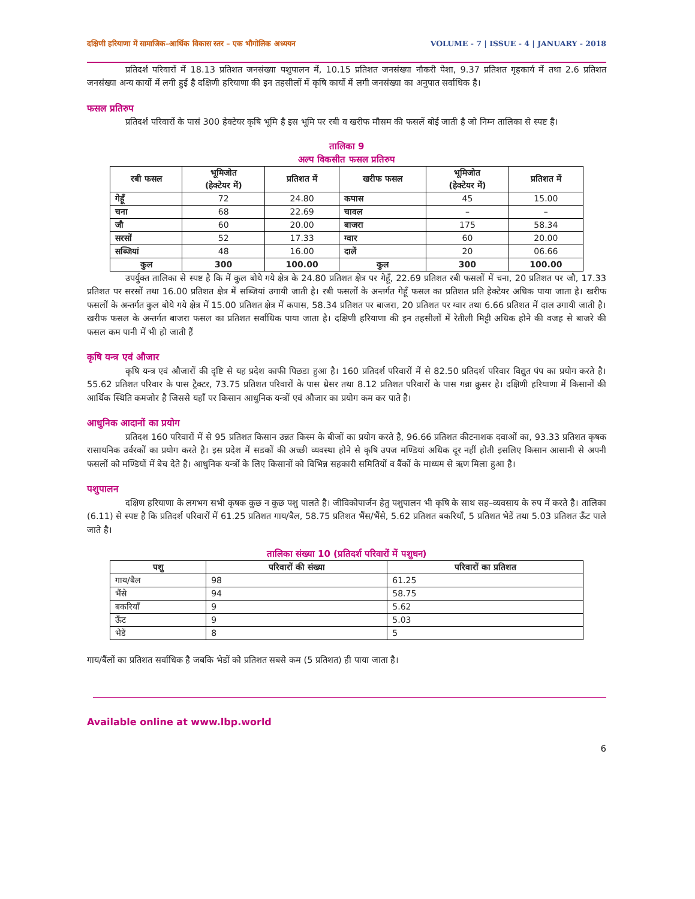दक्षिणी हरियाणा में सामाजिक–आर्थिक विकास स्तर – एक भौगोलिक अध्ययन VOLUME - 7 | ISSUE - 4 | JANUARY - 2018
प्रतिदर्श परिवारों में 18.13 प्रतिशत जनसंख्या पशुपालन में, 10.15 प्रतिशत जनसंख्या नौकरी पेशा, 9.37 प्रतिशत गृहकार्य में तथा 2.6 प्रतिशत जनसंख्या अन्य कार्यो में लगी हुई है दक्षिणी हरियाणा की इन तहसीलों में कृषि कार्यो में लगी जनसंख्या का अनुपात सर्वाधिक है।
फसल प्रतिरुप
प्रतिदर्श परिवारों के पासं 300 हेक्टेयर कृषि भूमि है इस भूमि पर रबी व खरीफ मौसम की फसलें बोई जाती है जो निम्न तालिका से स्पष्ट है।
तालिका 9
अल्प विकसीत फसल प्रतिरुप
| रबी फसल | भूमिजोत (हेक्टेयर में) | प्रतिशत में | खरीफ फसल | भूमिजोत (हेक्टेयर में) | प्रतिशत में |
| --- | --- | --- | --- | --- | --- |
| गेहूँ | 72 | 24.80 | कपास | 45 | 15.00 |
| चना | 68 | 22.69 | चावल | – | – |
| जौ | 60 | 20.00 | बाजरा | 175 | 58.34 |
| सरसों | 52 | 17.33 | ग्वार | 60 | 20.00 |
| सब्जियां | 48 | 16.00 | दालें | 20 | 06.66 |
| कुल | 300 | 100.00 | कुल | 300 | 100.00 |
उपर्युक्त तालिका से स्पष्ट है कि में कुल बोये गये क्षेत्र के 24.80 प्रतिशत क्षेत्र पर गेहूँ, 22.69 प्रतिशत रबी फसलों में चना, 20 प्रतिशत पर जौ, 17.33 प्रतिशत पर सरसों तथा 16.00 प्रतिशत क्षेत्र में सब्जियां उगायी जाती है। रबी फसलों के अन्तर्गत गेहूँ फसल का प्रतिशत प्रति हेक्टेयर अधिक पाया जाता है। खरीफ फसलों के अन्तर्गत कुल बोये गये क्षेत्र में 15.00 प्रतिशत क्षेत्र में कपास, 58.34 प्रतिशत पर बाजरा, 20 प्रतिशत पर ग्वार तथा 6.66 प्रतिशत में दाल उगायी जाती है। खरीफ फसल के अन्तर्गत बाजरा फसल का प्रतिशत सर्वाधिक पाया जाता है। दक्षिणी हरियाणा की इन तहसीलों में रेतीली मिट्टी अधिक होने की वजह से बाजरे की फसल कम पानी में भी हो जाती हैं
कृषि यन्त्र एवं औजार
कृषि यन्त्र एवं औजारों की दृष्टि से यह प्रदेश काफी पिछडा हुआ है। 160 प्रतिदर्श परिवारों में से 82.50 प्रतिदर्श परिवार विद्युत पंप का प्रयोग करते है। 55.62 प्रतिशत परिवार के पास ट्रैक्टर, 73.75 प्रतिशत परिवारों के पास थ्रेसर तथा 8.12 प्रतिशत परिवारों के पास गन्ना क्रुसर है। दक्षिणी हरियाणा में किसानों की आर्थिक स्थिति कमजोर है जिससे यहाँ पर किसान आधुनिक यन्त्रों एवं औजार का प्रयोग कम कर पाते है।
आधुनिक आदानों का प्रयोग
प्रतिदश 160 परिवारों में से 95 प्रतिशत किसान उन्नत किस्म के बीजों का प्रयोग करते है, 96.66 प्रतिशत कीटनाशक दवाओं का, 93.33 प्रतिशत कृषक रासायनिक उर्वरकों का प्रयोग करते है। इस प्रदेश में सडकों की अच्छी व्यवस्था होने से कृषि उपज मण्डियां अधिक दूर नहीं होती इसलिए किसान आसानी से अपनी फसलों को मण्डियों में बेच देते है। आधुनिक यन्त्रों के लिए किसानों को विभिन्न सहकारी समितियों व बैंकों के माध्यम से ऋण मिला हुआ है।
पशुपालन
दक्षिण हरियाणा के लगभग सभी कृषक कुछ न कुछ पशु पालते है। जीविकोपार्जन हेतु पशुपालन भी कृषि के साथ सह–व्यवसाय के रुप में करते है। तालिका (6.11) से स्पष्ट है कि प्रतिदर्श परिवारों में 61.25 प्रतिशत गाय/बैल, 58.75 प्रतिशत भैंस/भैंसे, 5.62 प्रतिशत बकरियाँ, 5 प्रतिशत भेडें तथा 5.03 प्रतिशत ऊँट पाले जाते है।
तालिका संख्या 10 (प्रतिदर्श परिवारों में पशुधन)
| पशु | परिवारों की संख्या | परिवारों का प्रतिशत |
| --- | --- | --- |
| गाय/बैल | 98 | 61.25 |
| भैंसे | 94 | 58.75 |
| बकरियाँ | 9 | 5.62 |
| ऊँट | 9 | 5.03 |
| भेडें | 8 | 5 |
गाय/बैंलों का प्रतिशत सर्वाधिक है जबकि भेडों को प्रतिशत सबसे कम (5 प्रतिशत) ही पाया जाता है।
Available online at www.lbp.world
6